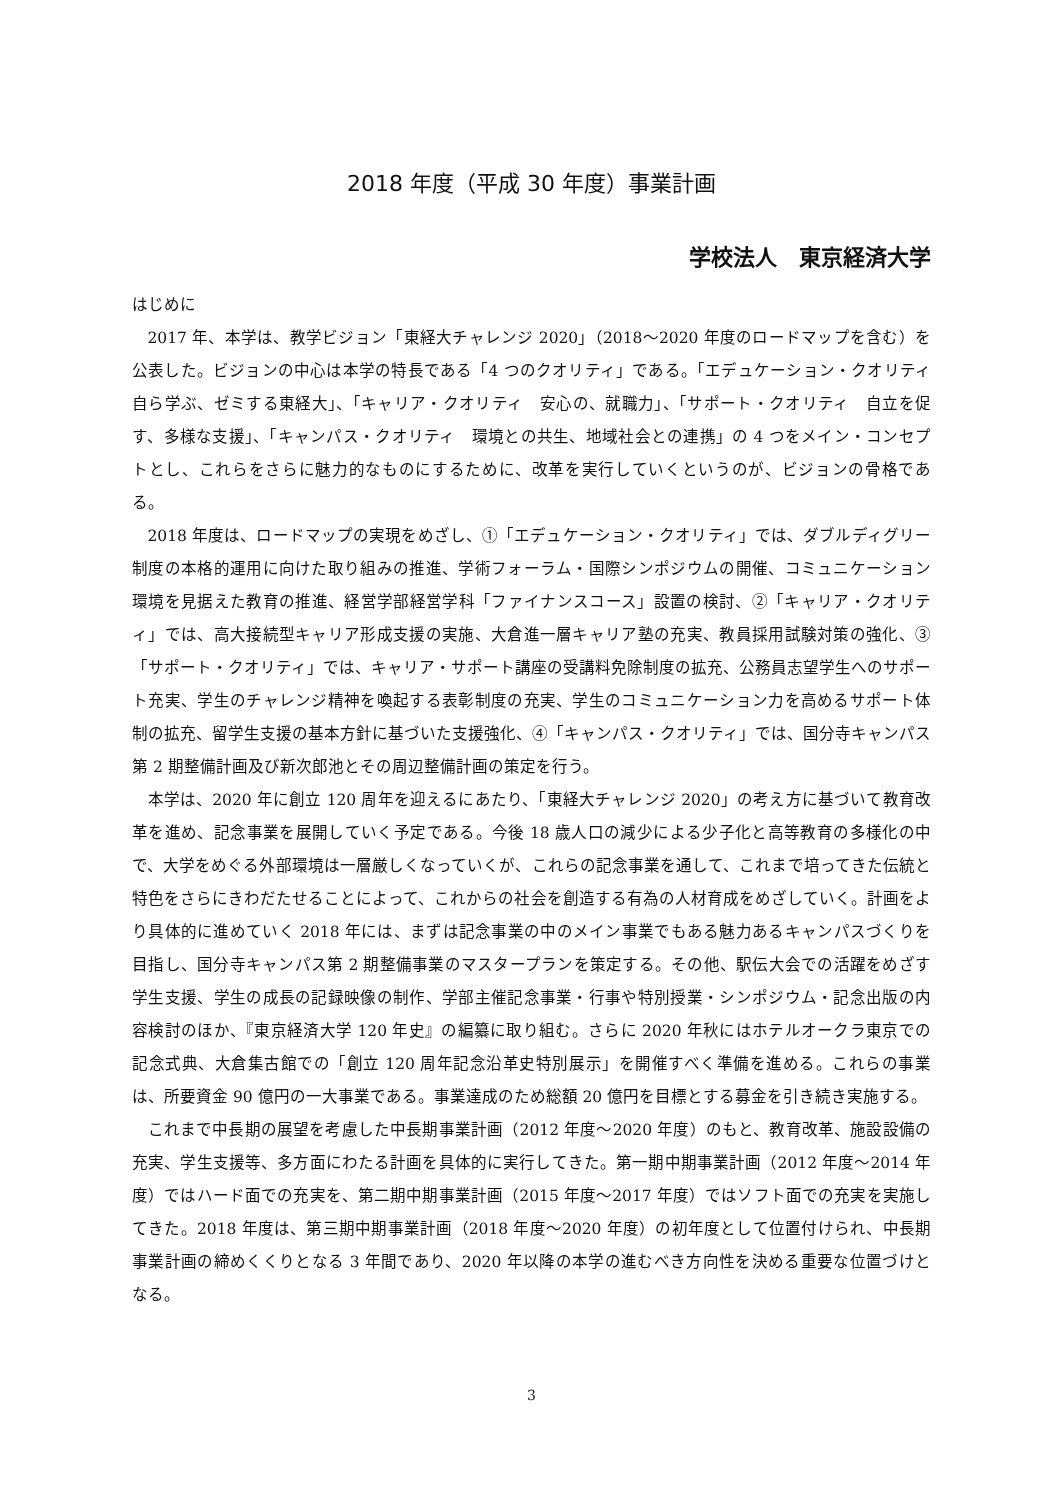2018 年度（平成 30 年度）事業計画
学校法人　東京経済大学
はじめに
2017 年、本学は、教学ビジョン「東経大チャレンジ 2020」（2018～2020 年度のロードマップを含む）を公表した。ビジョンの中心は本学の特長である「4 つのクオリティ」である。「エデュケーション・クオリティ　自ら学ぶ、ゼミする東経大」、「キャリア・クオリティ　安心の、就職力」、「サポート・クオリティ　自立を促す、多様な支援」、「キャンパス・クオリティ　環境との共生、地域社会との連携」の 4 つをメイン・コンセプトとし、これらをさらに魅力的なものにするために、改革を実行していくというのが、ビジョンの骨格である。
2018 年度は、ロードマップの実現をめざし、①「エデュケーション・クオリティ」では、ダブルディグリー制度の本格的運用に向けた取り組みの推進、学術フォーラム・国際シンポジウムの開催、コミュニケーション環境を見据えた教育の推進、経営学部経営学科「ファイナンスコース」設置の検討、②「キャリア・クオリティ」では、高大接続型キャリア形成支援の実施、大倉進一層キャリア塾の充実、教員採用試験対策の強化、③「サポート・クオリティ」では、キャリア・サポート講座の受講料免除制度の拡充、公務員志望学生へのサポート充実、学生のチャレンジ精神を喚起する表彰制度の充実、学生のコミュニケーション力を高めるサポート体制の拡充、留学生支援の基本方針に基づいた支援強化、④「キャンパス・クオリティ」では、国分寺キャンパス第 2 期整備計画及び新次郎池とその周辺整備計画の策定を行う。
本学は、2020 年に創立 120 周年を迎えるにあたり、「東経大チャレンジ 2020」の考え方に基づいて教育改革を進め、記念事業を展開していく予定である。今後 18 歳人口の減少による少子化と高等教育の多様化の中で、大学をめぐる外部環境は一層厳しくなっていくが、これらの記念事業を通して、これまで培ってきた伝統と特色をさらにきわだたせることによって、これからの社会を創造する有為の人材育成をめざしていく。計画をより具体的に進めていく 2018 年には、まずは記念事業の中のメイン事業でもある魅力あるキャンパスづくりを目指し、国分寺キャンパス第 2 期整備事業のマスタープランを策定する。その他、駅伝大会での活躍をめざす学生支援、学生の成長の記録映像の制作、学部主催記念事業・行事や特別授業・シンポジウム・記念出版の内容検討のほか、『東京経済大学 120 年史』の編纂に取り組む。さらに 2020 年秋にはホテルオークラ東京での記念式典、大倉集古館での「創立 120 周年記念沿革史特別展示」を開催すべく準備を進める。これらの事業は、所要資金 90 億円の一大事業である。事業達成のため総額 20 億円を目標とする募金を引き続き実施する。
これまで中長期の展望を考慮した中長期事業計画（2012 年度～2020 年度）のもと、教育改革、施設設備の充実、学生支援等、多方面にわたる計画を具体的に実行してきた。第一期中期事業計画（2012 年度～2014 年度）ではハード面での充実を、第二期中期事業計画（2015 年度～2017 年度）ではソフト面での充実を実施してきた。2018 年度は、第三期中期事業計画（2018 年度～2020 年度）の初年度として位置付けられ、中長期事業計画の締めくくりとなる 3 年間であり、2020 年以降の本学の進むべき方向性を決める重要な位置づけとなる。
3